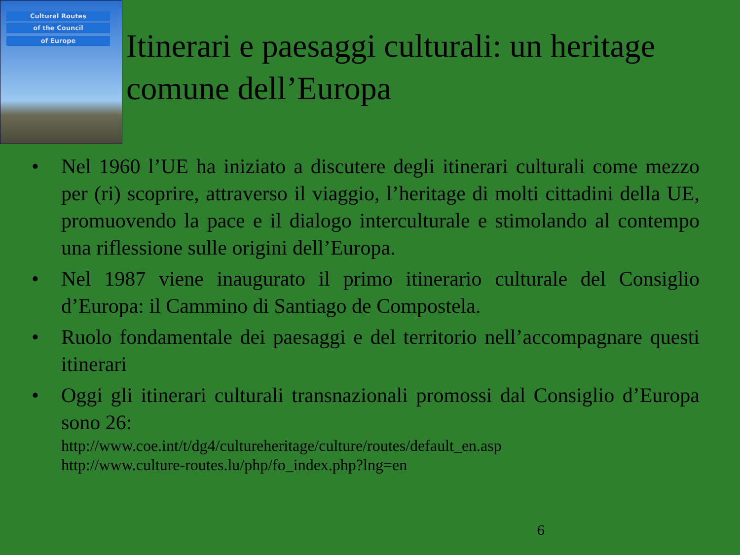Cultural Routes
of the Council
of Europe
Itinerari e paesaggi culturali: un heritage comune dell’Europa
• Nel 1960 l’UE ha iniziato a discutere degli itinerari culturali come mezzo per (ri) scoprire, attraverso il viaggio, l’heritage di molti cittadini della UE, promuovendo la pace e il dialogo interculturale e stimolando al contempo una riflessione sulle origini dell’Europa.
• Nel 1987 viene inaugurato il primo itinerario culturale del Consiglio d’Europa: il Cammino di Santiago de Compostela.
• Ruolo fondamentale dei paesaggi e del territorio nell’accompagnare questi itinerari
• Oggi gli itinerari culturali transnazionali promossi dal Consiglio d’Europa sono 26:
http://www.coe.int/t/dg4/cultureheritage/culture/routes/default_en.asp
http://www.culture-routes.lu/php/fo_index.php?lng=en
6